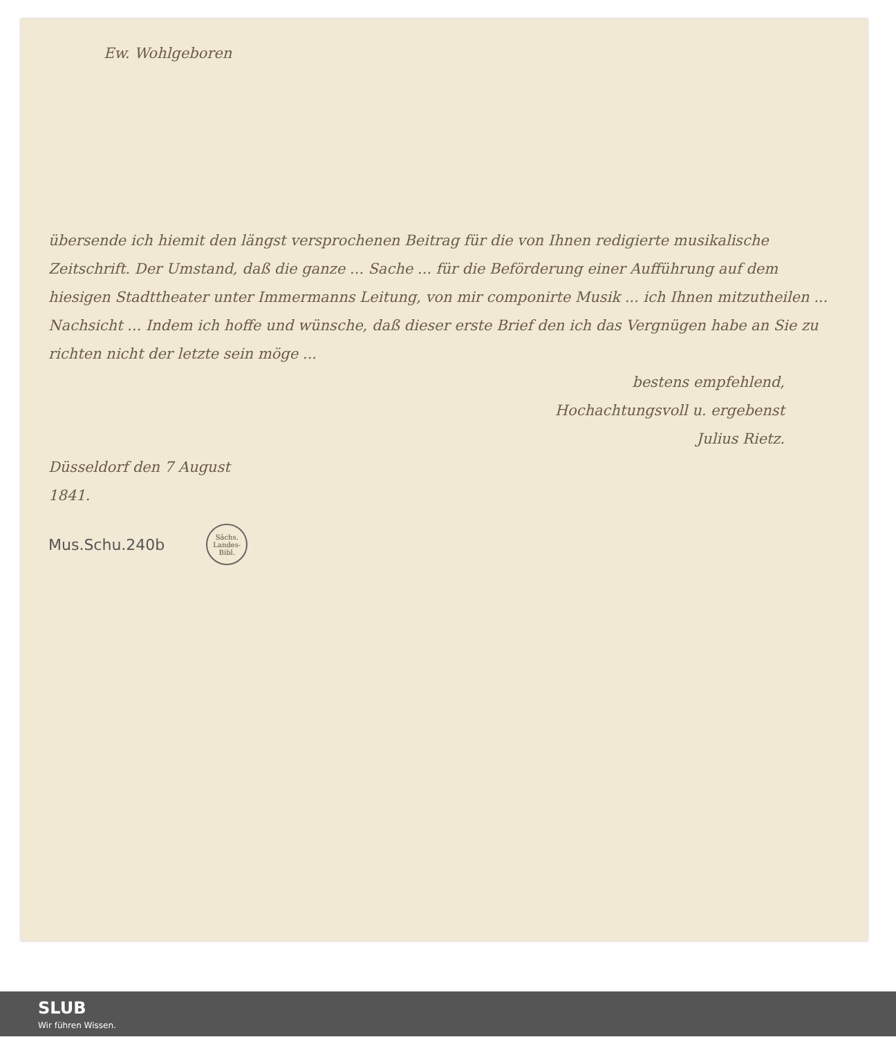Ew. Wohlgeboren
übersende ich hiemit den längst versprochenen Beitrag für die von Ihnen redigierte musikalische Zeitschrift. Der Umstand, daß die ganze ... Sache ... für die Beförderung einer Aufführung auf dem hiesigen Stadttheater unter Immermanns Leitung, von mir componirte Musik ... ich Ihnen mitzutheilen ... Nachsicht ... Indem ich hoffe und wünsche, daß dieser erste Brief den ich das Vergnügen habe an Sie zu richten nicht der letzte sein möge ...
bestens empfehlend,
Hochachtungsvoll u. ergebenst
Julius Rietz.
Düsseldorf den 7 August
1841.
Mus.Schu.240b
Sächs.
Landes-
Bibl.
SLUB
Wir führen Wissen.